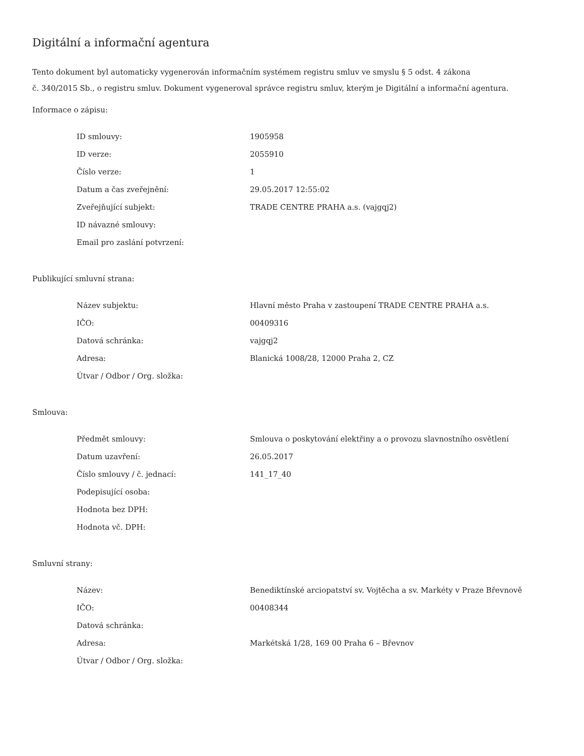Digitální a informační agentura
Tento dokument byl automaticky vygenerován informačním systémem registru smluv ve smyslu § 5 odst. 4 zákona
č. 340/2015 Sb., o registru smluv. Dokument vygeneroval správce registru smluv, kterým je Digitální a informační agentura.
Informace o zápisu:
| ID smlouvy: | 1905958 |
| ID verze: | 2055910 |
| Číslo verze: | 1 |
| Datum a čas zveřejnění: | 29.05.2017 12:55:02 |
| Zveřejňující subjekt: | TRADE CENTRE PRAHA a.s. (vajgqj2) |
| ID návazné smlouvy: | |
| Email pro zaslání potvrzení: | |
Publikující smluvní strana:
| Název subjektu: | Hlavní město Praha v zastoupení TRADE CENTRE PRAHA a.s. |
| IČO: | 00409316 |
| Datová schránka: | vajgqj2 |
| Adresa: | Blanická 1008/28, 12000 Praha 2, CZ |
| Útvar / Odbor / Org. složka: | |
Smlouva:
| Předmět smlouvy: | Smlouva o poskytování elektřiny a o provozu slavnostního osvětlení |
| Datum uzavření: | 26.05.2017 |
| Číslo smlouvy / č. jednací: | 141_17_40 |
| Podepisující osoba: | |
| Hodnota bez DPH: | |
| Hodnota vč. DPH: | |
Smluvní strany:
| Název: | Benediktínské arciopatství sv. Vojtěcha a sv. Markéty v Praze Břevnově |
| IČO: | 00408344 |
| Datová schránka: | |
| Adresa: | Markétská 1/28, 169 00 Praha 6 – Břevnov |
| Útvar / Odbor / Org. složka: | |